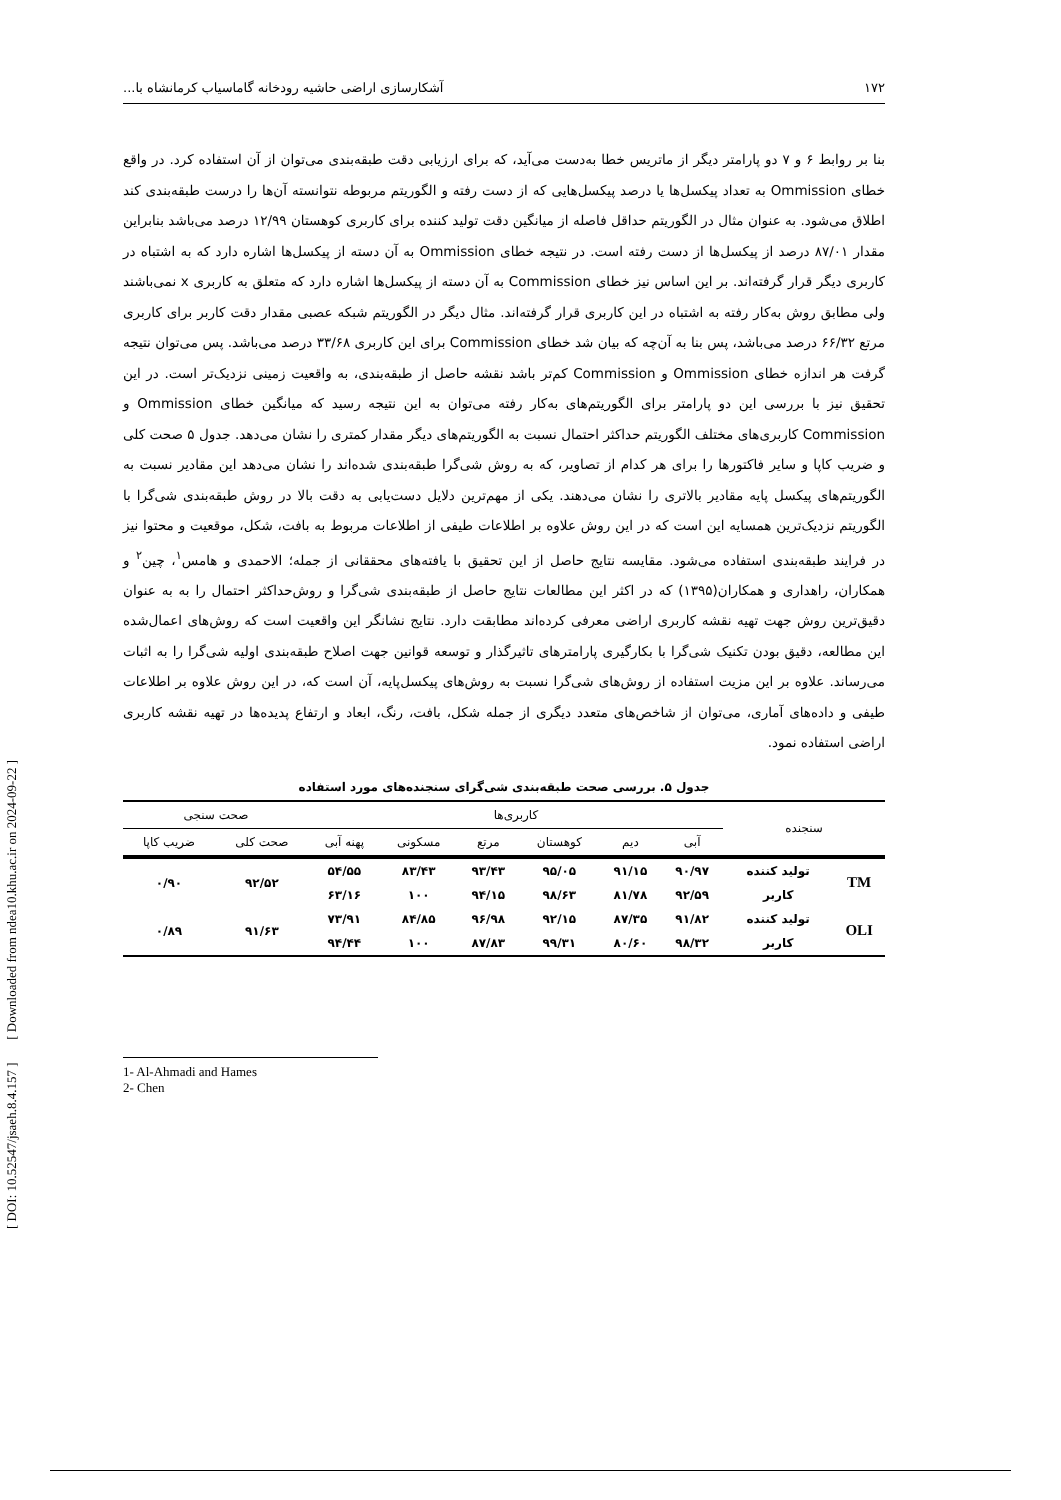[ DOI: 10.52547/jsaeh.8.4.157 ] [ Downloaded from ndea10.khu.ac.ir on 2024-09-22 ]
۱۷۲ آشکارسازی اراضی حاشیه رودخانه گاماسیاب کرمانشاه با...
بنا بر روابط ۶ و ۷ دو پارامتر دیگر از ماتریس خطا به‌دست می‌آید، که برای ارزیابی دقت طبقه‌بندی می‌توان از آن استفاده کرد. در واقع خطای Ommission به تعداد پیکسل‌ها یا درصد پیکسل‌هایی که از دست رفته و الگوریتم مربوطه نتوانسته آن‌ها را درست طبقه‌بندی کند اطلاق می‌شود. به عنوان مثال در الگوریتم حداقل فاصله از میانگین دقت تولید کننده برای کاربری کوهستان ۱۲/۹۹ درصد می‌باشد بنابراین مقدار ۸۷/۰۱ درصد از پیکسل‌ها از دست رفته است. در نتیجه خطای Ommission به آن دسته از پیکسل‌ها اشاره دارد که به اشتباه در کاربری دیگر قرار گرفته‌اند. بر این اساس نیز خطای Commission به آن دسته از پیکسل‌ها اشاره دارد که متعلق به کاربری x نمی‌باشند ولی مطابق روش به‌کار رفته به اشتباه در این کاربری قرار گرفته‌اند. مثال دیگر در الگوریتم شبکه عصبی مقدار دقت کاربر برای کاربری مرتع ۶۶/۳۲ درصد می‌باشد، پس بنا به آن‌چه که بیان شد خطای Commission برای این کاربری ۳۳/۶۸ درصد می‌باشد. پس می‌توان نتیجه گرفت هر اندازه خطای Ommission و Commission کم‌تر باشد نقشه حاصل از طبقه‌بندی، به واقعیت زمینی نزدیک‌تر است. در این تحقیق نیز با بررسی این دو پارامتر برای الگوریتم‌های به‌کار رفته می‌توان به این نتیجه رسید که میانگین خطای Ommission و Commission کاربری‌های مختلف الگوریتم حداکثر احتمال نسبت به الگوریتم‌های دیگر مقدار کمتری را نشان می‌دهد. جدول ۵ صحت کلی و ضریب کاپا و سایر فاکتورها را برای هر کدام از تصاویر، که به روش شی‌گرا طبقه‌بندی شده‌اند را نشان می‌دهد این مقادیر نسبت به الگوریتم‌های پیکسل پایه مقادیر بالاتری را نشان می‌دهند. یکی از مهم‌ترین دلایل دست‌یابی به دقت بالا در روش طبقه‌بندی شی‌گرا با الگوریتم نزدیک‌ترین همسایه این است که در این روش علاوه بر اطلاعات طیفی از اطلاعات مربوط به بافت، شکل، موقعیت و محتوا نیز در فرایند طبقه‌بندی استفاده می‌شود. مقایسه نتایج حاصل از این تحقیق با یافته‌های محققانی از جمله؛ الاحمدی و هامس<sup>۱</sup>، چین<sup>۲</sup> و همکاران، راهداری و همکاران(۱۳۹۵) که در اکثر این مطالعات نتایج حاصل از طبقه‌بندی شی‌گرا و روش‌حداکثر احتمال را به به عنوان دقیق‌ترین روش جهت تهیه نقشه کاربری اراضی معرفی کرده‌اند مطابقت دارد. نتایج نشانگر این واقعیت است که روش‌های اعمال‌شده این مطالعه، دقیق بودن تکنیک شی‌گرا با بکارگیری پارامترهای تاثیرگذار و توسعه قوانین جهت اصلاح طبقه‌بندی اولیه شی‌گرا را به اثبات می‌رساند. علاوه بر این مزیت استفاده از روش‌های شی‌گرا نسبت به روش‌های پیکسل‌پایه، آن است که، در این روش علاوه بر اطلاعات طیفی و داده‌های آماری، می‌توان از شاخص‌های متعدد دیگری از جمله شکل، بافت، رنگ، ابعاد و ارتفاع پدیده‌ها در تهیه نقشه کاربری اراضی استفاده نمود.
جدول ۵. بررسی صحت طبقه‌بندی شی‌گرای سنجنده‌های مورد استفاده
| سنجنده | | کاربری‌ها | | | | | | صحت سنجی | |
| --- | --- | --- | --- | --- | --- | --- | --- | --- | --- |
| | | آبی | دیم | کوهستان | مرتع | مسکونی | پهنه آبی | صحت کلی | ضریب کاپا |
| TM | تولید کننده | ۹۰/۹۷ | ۹۱/۱۵ | ۹۵/۰۵ | ۹۳/۴۳ | ۸۳/۴۳ | ۵۴/۵۵ | ۹۲/۵۲ | ۰/۹۰ |
| | کاربر | ۹۲/۵۹ | ۸۱/۷۸ | ۹۸/۶۳ | ۹۴/۱۵ | ۱۰۰ | ۶۳/۱۶ | | |
| OLI | تولید کننده | ۹۱/۸۲ | ۸۷/۳۵ | ۹۲/۱۵ | ۹۶/۹۸ | ۸۴/۸۵ | ۷۳/۹۱ | ۹۱/۶۳ | ۰/۸۹ |
| | کاربر | ۹۸/۳۲ | ۸۰/۶۰ | ۹۹/۳۱ | ۸۷/۸۳ | ۱۰۰ | ۹۴/۴۴ | | |
1- Al-Ahmadi and Hames
2- Chen